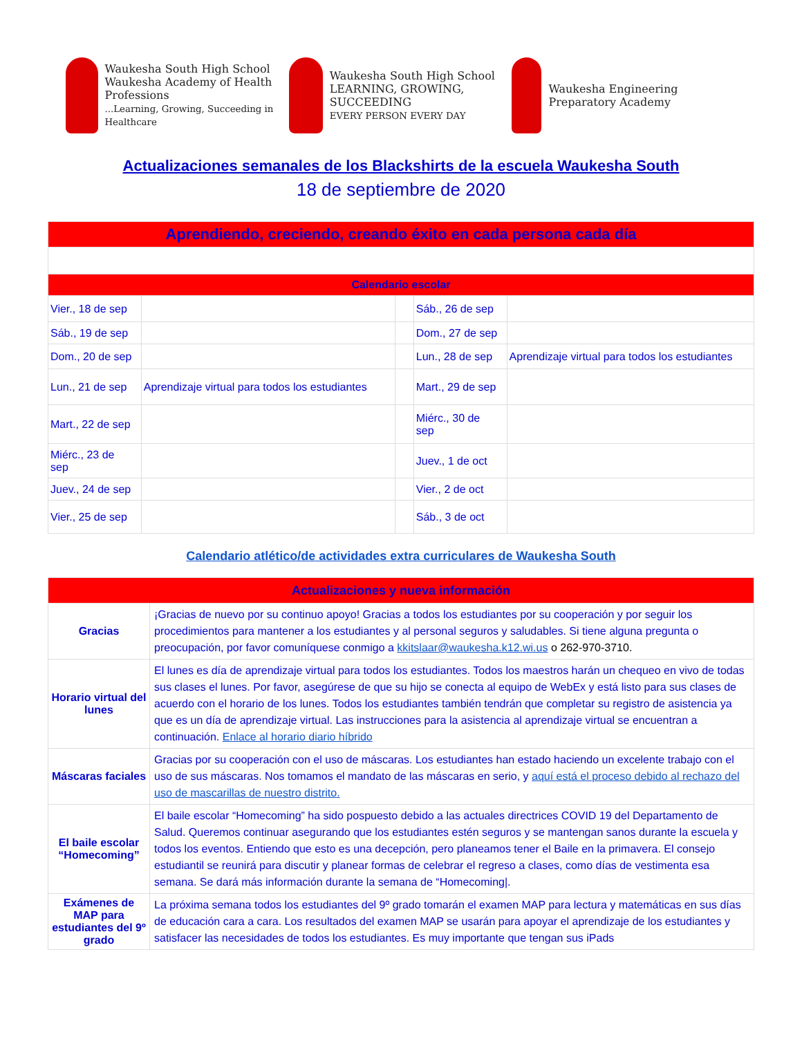Waukesha South High School
Waukesha Academy of Health Professions
...Learning, Growing, Succeeding in Healthcare
Waukesha South High School
LEARNING, GROWING, SUCCEEDING
EVERY PERSON EVERY DAY
Waukesha Engineering Preparatory Academy
Actualizaciones semanales de los Blackshirts de la escuela Waukesha South
18 de septiembre de 2020
| Aprendiendo, creciendo, creando éxito en cada persona cada día | | | | |
| Calendario escolar | | | | |
| Vier., 18 de sep | | | Sáb., 26 de sep | |
| Sáb., 19 de sep | | | Dom., 27 de sep | |
| Dom., 20 de sep | | | Lun., 28 de sep | Aprendizaje virtual para todos los estudiantes |
| Lun., 21 de sep | Aprendizaje virtual para todos los estudiantes | | Mart., 29 de sep | |
| Mart., 22 de sep | | | Miérc., 30 de sep | |
| Miérc., 23 de sep | | | Juev., 1 de oct | |
| Juev., 24 de sep | | | Vier., 2 de oct | |
| Vier., 25 de sep | | | Sáb., 3 de oct | |
Calendario atlético/de actividades extra curriculares de Waukesha South
| Actualizaciones y nueva información | |
| Gracias | ¡Gracias de nuevo por su continuo apoyo! Gracias a todos los estudiantes por su cooperación y por seguir los procedimientos para mantener a los estudiantes y al personal seguros y saludables. Si tiene alguna pregunta o preocupación, por favor comuníquese conmigo a kkitslaar@waukesha.k12.wi.us o 262-970-3710. |
| Horario virtual del lunes | El lunes es día de aprendizaje virtual para todos los estudiantes. Todos los maestros harán un chequeo en vivo de todas sus clases el lunes. Por favor, asegúrese de que su hijo se conecta al equipo de WebEx y está listo para sus clases de acuerdo con el horario de los lunes. Todos los estudiantes también tendrán que completar su registro de asistencia ya que es un día de aprendizaje virtual. Las instrucciones para la asistencia al aprendizaje virtual se encuentran a continuación. Enlace al horario diario híbrido |
| Máscaras faciales | Gracias por su cooperación con el uso de máscaras. Los estudiantes han estado haciendo un excelente trabajo con el uso de sus máscaras. Nos tomamos el mandato de las máscaras en serio, y aquí está el proceso debido al rechazo del uso de mascarillas de nuestro distrito. |
| El baile escolar “Homecoming” | El baile escolar “Homecoming” ha sido pospuesto debido a las actuales directrices COVID 19 del Departamento de Salud. Queremos continuar asegurando que los estudiantes estén seguros y se mantengan sanos durante la escuela y todos los eventos. Entiendo que esto es una decepción, pero planeamos tener el Baile en la primavera. El consejo estudiantil se reunirá para discutir y planear formas de celebrar el regreso a clases, como días de vestimenta esa semana. Se dará más información durante la semana de “Homecoming/. |
| Exámenes de MAP para estudiantes del 9º grado | La próxima semana todos los estudiantes del 9º grado tomarán el examen MAP para lectura y matemáticas en sus días de educación cara a cara. Los resultados del examen MAP se usarán para apoyar el aprendizaje de los estudiantes y satisfacer las necesidades de todos los estudiantes. Es muy importante que tengan sus iPads |